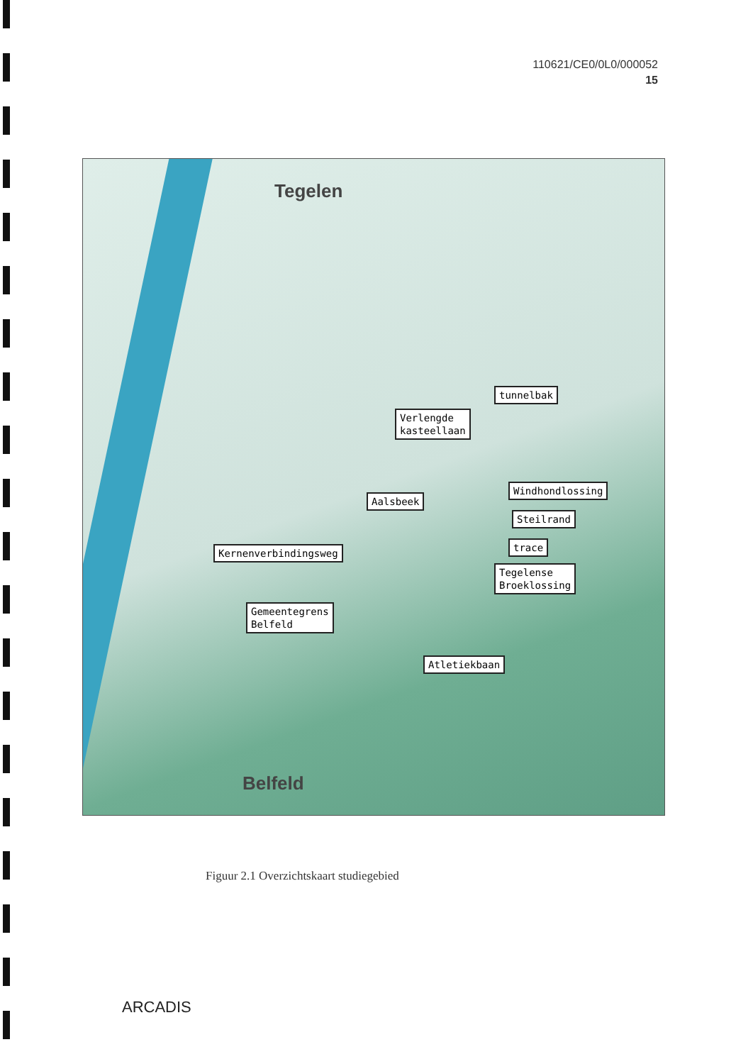110621/CE0/0L0/000052
15
Tegelen
Verlengde
kasteellaan
tunnelbak
Aalsbeek
Windhondlossing
Steilrand
trace
Kernenverbindingsweg
Tegelense
Broeklossing
Gemeentegrens
Belfeld
Atletiekbaan
Belfeld
Figuur 2.1 Overzichtskaart studiegebied
ARCADIS